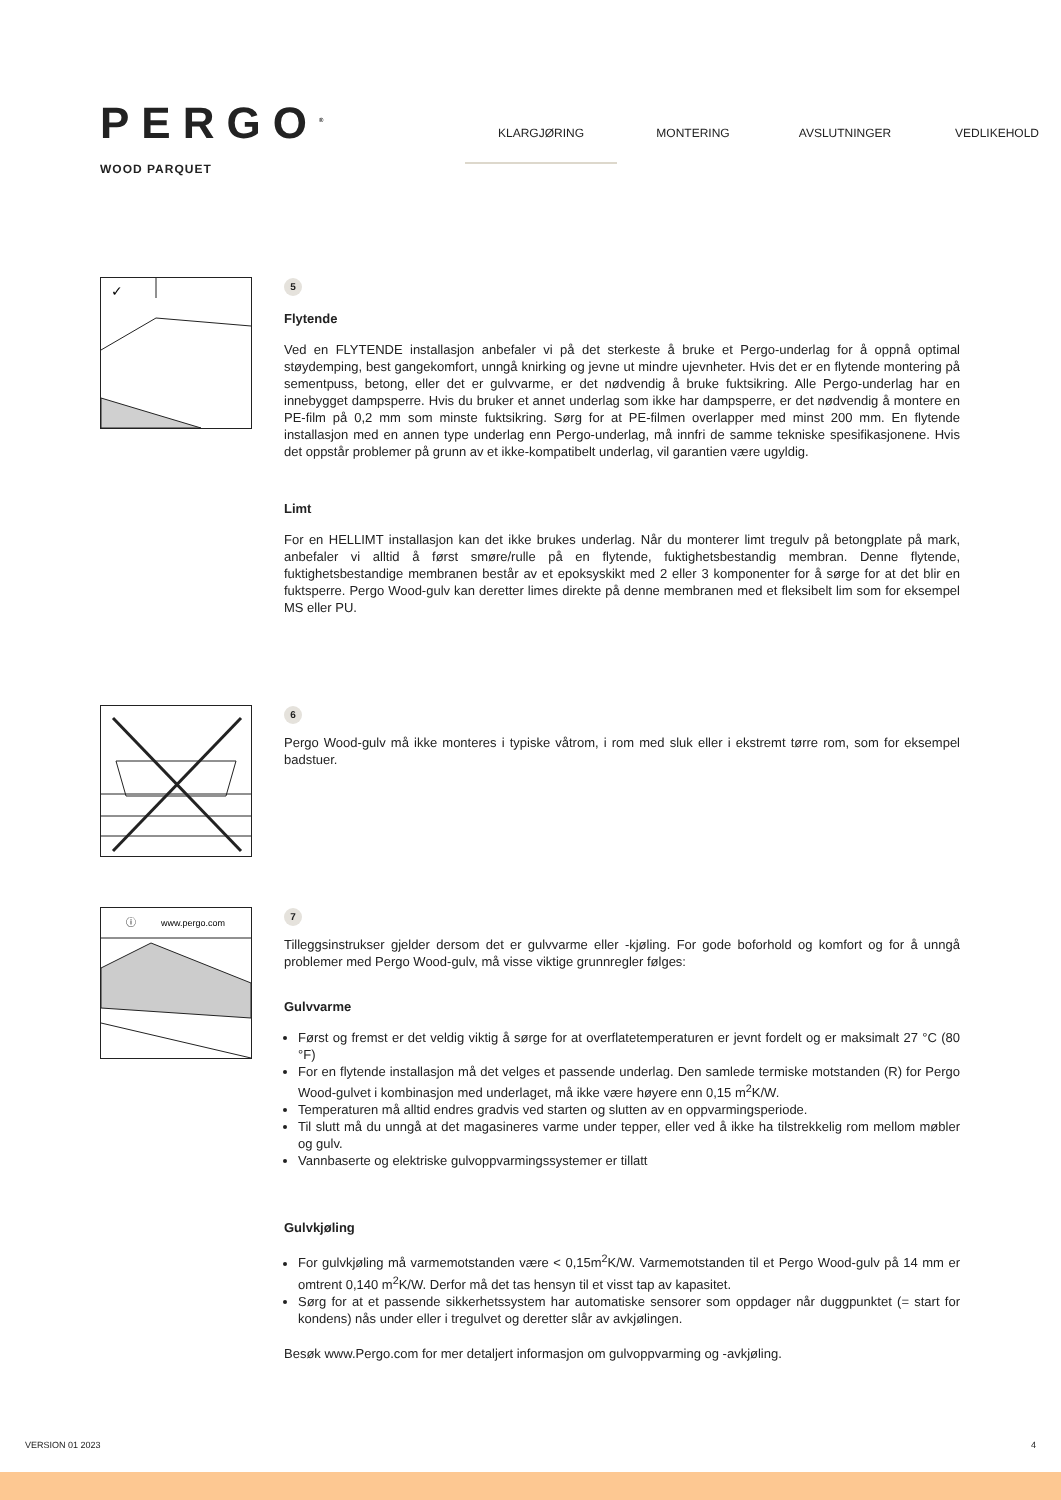PERGO<sup>®</sup>
WOOD PARQUET
KLARGJØRING MONTERING AVSLUTNINGER VEDLIKEHOLD
✓
5
Flytende
Ved en FLYTENDE installasjon anbefaler vi på det sterkeste å bruke et Pergo-underlag for å oppnå optimal støydemping, best gangekomfort, unngå knirking og jevne ut mindre ujevnheter. Hvis det er en flytende montering på sementpuss, betong, eller det er gulvvarme, er det nødvendig å bruke fuktsikring. Alle Pergo-underlag har en innebygget dampsperre. Hvis du bruker et annet underlag som ikke har dampsperre, er det nødvendig å montere en PE-film på 0,2 mm som minste fuktsikring. Sørg for at PE-filmen overlapper med minst 200 mm. En flytende installasjon med en annen type underlag enn Pergo-underlag, må innfri de samme tekniske spesifikasjonene. Hvis det oppstår problemer på grunn av et ikke-kompatibelt underlag, vil garantien være ugyldig.
Limt
For en HELLIMT installasjon kan det ikke brukes underlag. Når du monterer limt tregulv på betongplate på mark, anbefaler vi alltid å først smøre/rulle på en flytende, fuktighetsbestandig membran. Denne flytende, fuktighetsbestandige membranen består av et epoksyskikt med 2 eller 3 komponenter for å sørge for at det blir en fuktsperre. Pergo Wood-gulv kan deretter limes direkte på denne membranen med et fleksibelt lim som for eksempel MS eller PU.
6
Pergo Wood-gulv må ikke monteres i typiske våtrom, i rom med sluk eller i ekstremt tørre rom, som for eksempel badstuer.
ⓘ
www.pergo.com
7
Tilleggsinstrukser gjelder dersom det er gulvvarme eller -kjøling. For gode boforhold og komfort og for å unngå problemer med Pergo Wood-gulv, må visse viktige grunnregler følges:
Gulvvarme
Først og fremst er det veldig viktig å sørge for at overflatetemperaturen er jevnt fordelt og er maksimalt 27 °C (80 °F)
For en flytende installasjon må det velges et passende underlag. Den samlede termiske motstanden (R) for Pergo Wood-gulvet i kombinasjon med underlaget, må ikke være høyere enn 0,15 m<sup>2</sup>K/W.
Temperaturen må alltid endres gradvis ved starten og slutten av en oppvarmingsperiode.
Til slutt må du unngå at det magasineres varme under tepper, eller ved å ikke ha tilstrekkelig rom mellom møbler og gulv.
Vannbaserte og elektriske gulvoppvarmingssystemer er tillatt
Gulvkjøling
For gulvkjøling må varmemotstanden være < 0,15m<sup>2</sup>K/W. Varmemotstanden til et Pergo Wood-gulv på 14 mm er omtrent 0,140 m<sup>2</sup>K/W. Derfor må det tas hensyn til et visst tap av kapasitet.
Sørg for at et passende sikkerhetssystem har automatiske sensorer som oppdager når duggpunktet (= start for kondens) nås under eller i tregulvet og deretter slår av avkjølingen.
Besøk www.Pergo.com for mer detaljert informasjon om gulvoppvarming og -avkjøling.
VERSION 01 2023 4